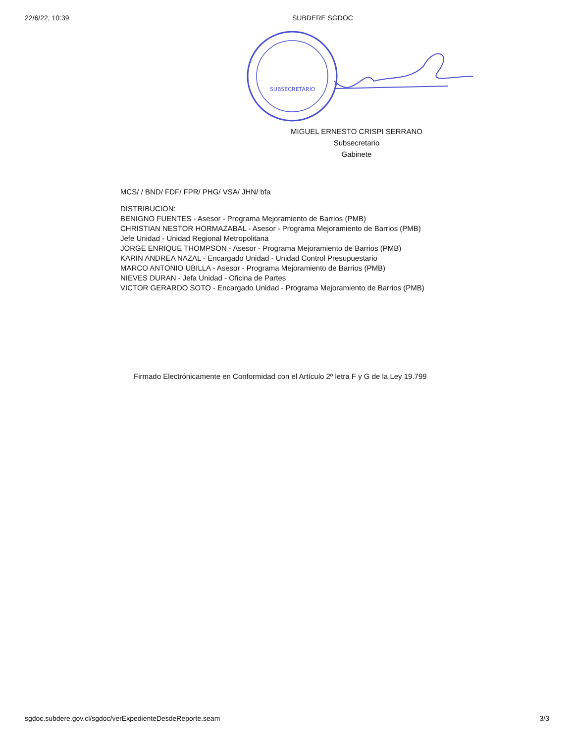22/6/22, 10:39 SUBDERE SGDOC
SUBSECRETARIO
MIGUEL ERNESTO CRISPI SERRANO
Subsecretario
Gabinete
MCS/ / BND/ FDF/ FPR/ PHG/ VSA/ JHN/ bfa
DISTRIBUCION:
BENIGNO FUENTES - Asesor - Programa Mejoramiento de Barrios (PMB)
CHRISTIAN NESTOR HORMAZABAL - Asesor - Programa Mejoramiento de Barrios (PMB)
Jefe Unidad - Unidad Regional Metropolitana
JORGE ENRIQUE THOMPSON - Asesor - Programa Mejoramiento de Barrios (PMB)
KARIN ANDREA NAZAL - Encargado Unidad - Unidad Control Presupuestario
MARCO ANTONIO UBILLA - Asesor - Programa Mejoramiento de Barrios (PMB)
NIEVES DURAN - Jefa Unidad - Oficina de Partes
VICTOR GERARDO SOTO - Encargado Unidad - Programa Mejoramiento de Barrios (PMB)
Firmado Electrónicamente en Conformidad con el Artículo 2º letra F y G de la Ley 19.799
sgdoc.subdere.gov.cl/sgdoc/verExpedienteDesdeReporte.seam 3/3